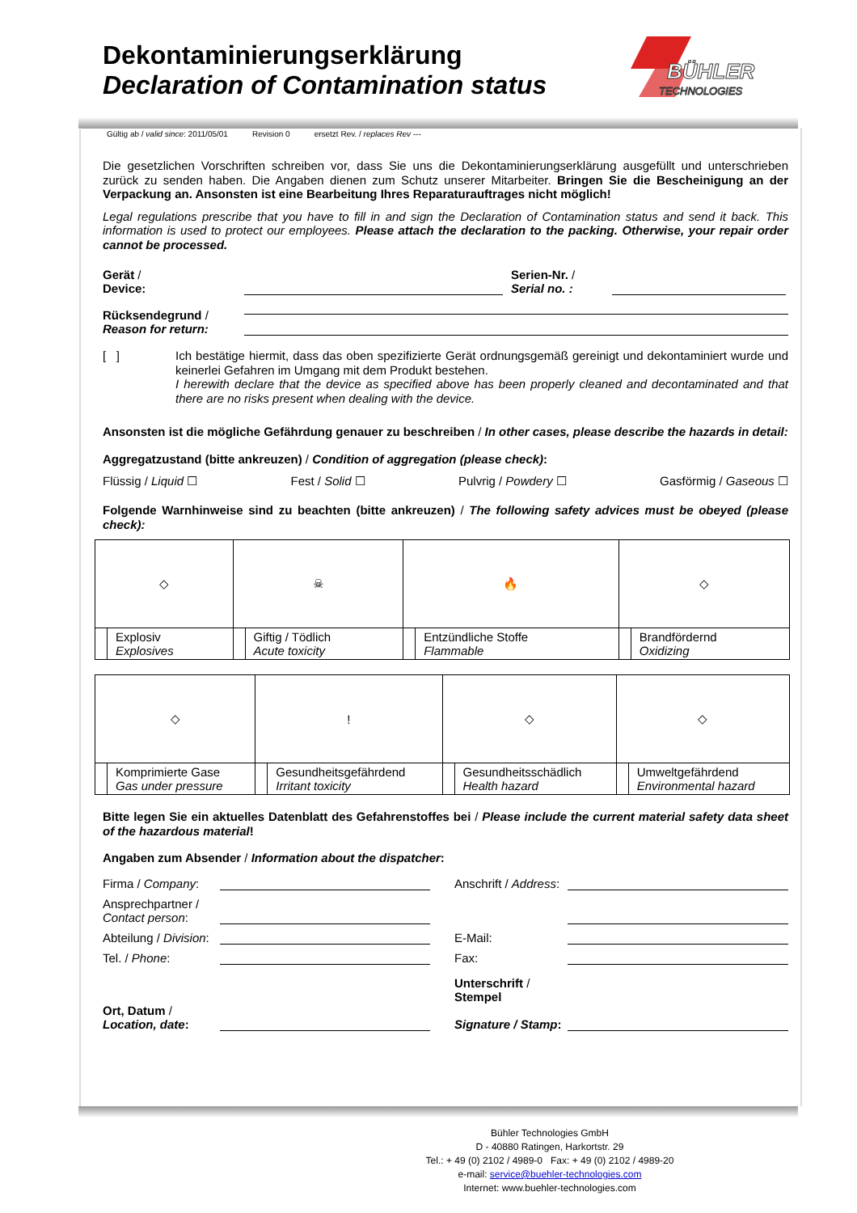Dekontaminierungserklärung
Declaration of Contamination status
BÜHLER
TECHNOLOGIES
Gültig ab / valid since: 2011/05/01 Revision 0 ersetzt Rev. / replaces Rev ---
Die gesetzlichen Vorschriften schreiben vor, dass Sie uns die Dekontaminierungserklärung ausgefüllt und unterschrieben zurück zu senden haben. Die Angaben dienen zum Schutz unserer Mitarbeiter. Bringen Sie die Bescheinigung an der Verpackung an. Ansonsten ist eine Bearbeitung Ihres Reparaturauftrages nicht möglich!
Legal regulations prescribe that you have to fill in and sign the Declaration of Contamination status and send it back. This information is used to protect our employees. Please attach the declaration to the packing. Otherwise, your repair order cannot be processed.
Gerät /
Device:
Serien-Nr. /
Serial no. :
Rücksendegrund /
Reason for return:
[ ]
Ich bestätige hiermit, dass das oben spezifizierte Gerät ordnungsgemäß gereinigt und dekontaminiert wurde und keinerlei Gefahren im Umgang mit dem Produkt bestehen.
I herewith declare that the device as specified above has been properly cleaned and decontaminated and that there are no risks present when dealing with the device.
Ansonsten ist die mögliche Gefährdung genauer zu beschreiben / In other cases, please describe the hazards in detail:
Aggregatzustand (bitte ankreuzen) / Condition of aggregation (please check):
Flüssig / Liquid ☐ Fest / Solid ☐ Pulvrig / Powdery ☐ Gasförmig / Gaseous ☐
Folgende Warnhinweise sind zu beachten (bitte ankreuzen) / The following safety advices must be obeyed (please check):
| ◇ | | ☠ | | 🔥 | | ◇ | |
| | Explosiv Explosives | | Giftig / Tödlich Acute toxicity | | Entzündliche Stoffe Flammable | | Brandfördernd Oxidizing |
| ◇ | | ! | | ◇ | | ◇ | |
| | Komprimierte Gase Gas under pressure | | Gesundheitsgefährdend Irritant toxicity | | Gesundheitsschädlich Health hazard | | Umweltgefährdend Environmental hazard |
Bitte legen Sie ein aktuelles Datenblatt des Gefahrenstoffes bei / Please include the current material safety data sheet of the hazardous material!
Angaben zum Absender / Information about the dispatcher:
Firma / Company:
Anschrift / Address:
Ansprechpartner /
Contact person:
Abteilung / Division:
E-Mail:
Tel. / Phone:
Fax:
Ort, Datum /
Location, date:
Unterschrift /
Stempel
Signature / Stamp:
Bühler Technologies GmbH
D - 40880 Ratingen, Harkortstr. 29
Tel.: + 49 (0) 2102 / 4989-0 Fax: + 49 (0) 2102 / 4989-20
e-mail: service@buehler-technologies.com
Internet: www.buehler-technologies.com